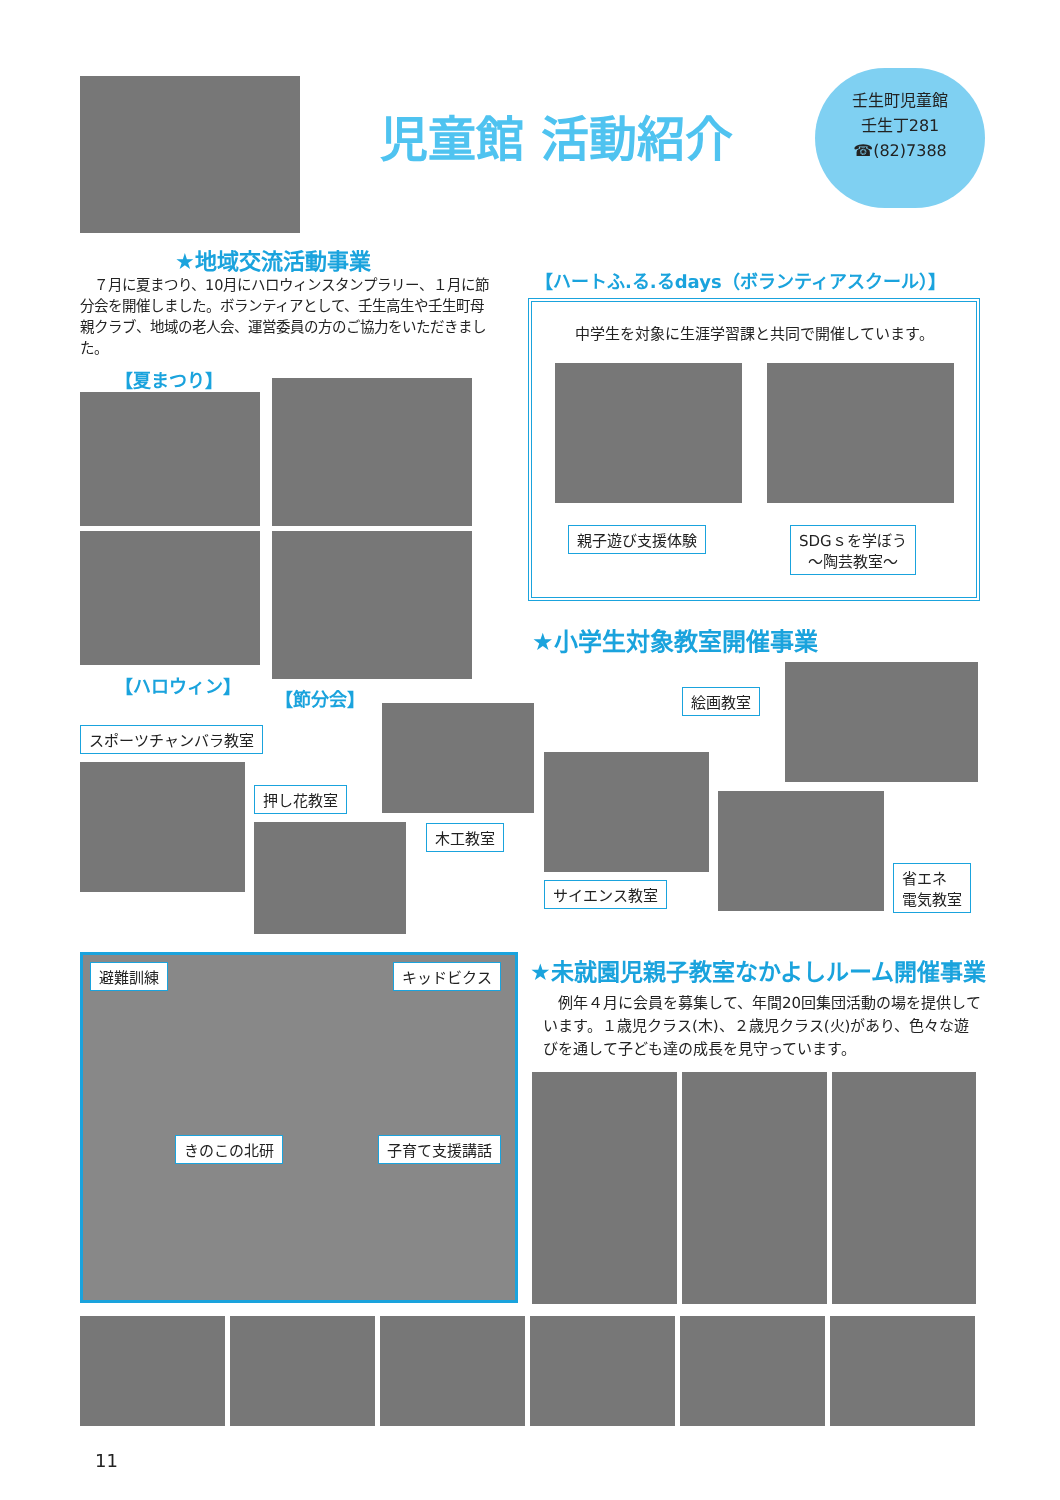児童館 活動紹介
壬生町児童館
壬生丁281
☎(82)7388
★地域交流活動事業
　７月に夏まつり、10月にハロウィンスタンプラリー、１月に節分会を開催しました。ボランティアとして、壬生高生や壬生町母親クラブ、地域の老人会、運営委員の方のご協力をいただきました。
【夏まつり】
【ハロウィン】
【節分会】
【ハートふ.る.るdays（ボランティアスクール）】
中学生を対象に生涯学習課と共同で開催しています。
親子遊び支援体験
SDGｓを学ぼう
～陶芸教室～
★小学生対象教室開催事業
絵画教室
スポーツチャンバラ教室
押し花教室
木工教室
サイエンス教室
省エネ
電気教室
避難訓練 キッドビクス
きのこの北研 子育て支援講話
★未就園児親子教室なかよしルーム開催事業
　例年４月に会員を募集して、年間20回集団活動の場を提供しています。１歳児クラス(木)、２歳児クラス(火)があり、色々な遊びを通して子ども達の成長を見守っています。
11